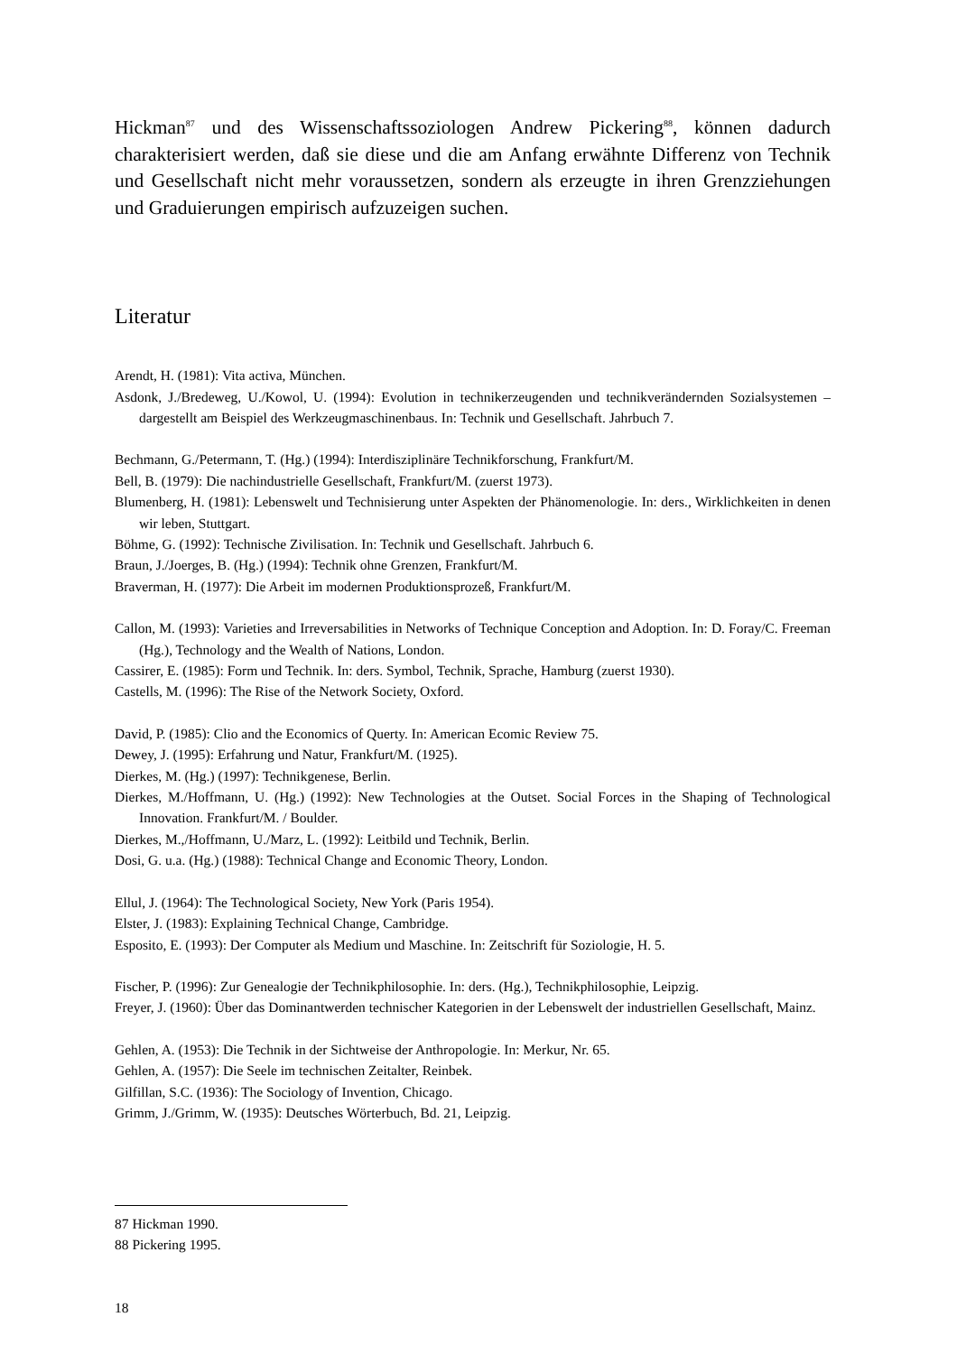Hickman<sup>87</sup> und des Wissenschaftssoziologen Andrew Pickering<sup>88</sup>, können dadurch charakterisiert werden, daß sie diese und die am Anfang erwähnte Differenz von Technik und Gesellschaft nicht mehr voraussetzen, sondern als erzeugte in ihren Grenzziehungen und Graduierungen empirisch aufzuzeigen suchen.
Literatur
Arendt, H. (1981): Vita activa, München.
Asdonk, J./Bredeweg, U./Kowol, U. (1994): Evolution in technikerzeugenden und technikverändernden Sozialsystemen – dargestellt am Beispiel des Werkzeugmaschinenbaus. In: Technik und Gesellschaft. Jahrbuch 7.
Bechmann, G./Petermann, T. (Hg.) (1994): Interdisziplinäre Technikforschung, Frankfurt/M.
Bell, B. (1979): Die nachindustrielle Gesellschaft, Frankfurt/M. (zuerst 1973).
Blumenberg, H. (1981): Lebenswelt und Technisierung unter Aspekten der Phänomenologie. In: ders., Wirklichkeiten in denen wir leben, Stuttgart.
Böhme, G. (1992): Technische Zivilisation. In: Technik und Gesellschaft. Jahrbuch 6.
Braun, J./Joerges, B. (Hg.) (1994): Technik ohne Grenzen, Frankfurt/M.
Braverman, H. (1977): Die Arbeit im modernen Produktionsprozeß, Frankfurt/M.
Callon, M. (1993): Varieties and Irreversabilities in Networks of Technique Conception and Adoption. In: D. Foray/C. Freeman (Hg.), Technology and the Wealth of Nations, London.
Cassirer, E. (1985): Form und Technik. In: ders. Symbol, Technik, Sprache, Hamburg (zuerst 1930).
Castells, M. (1996): The Rise of the Network Society, Oxford.
David, P. (1985): Clio and the Economics of Querty. In: American Ecomic Review 75.
Dewey, J. (1995): Erfahrung und Natur, Frankfurt/M. (1925).
Dierkes, M. (Hg.) (1997): Technikgenese, Berlin.
Dierkes, M./Hoffmann, U. (Hg.) (1992): New Technologies at the Outset. Social Forces in the Shaping of Technological Innovation. Frankfurt/M. / Boulder.
Dierkes, M.,/Hoffmann, U./Marz, L. (1992): Leitbild und Technik, Berlin.
Dosi, G. u.a. (Hg.) (1988): Technical Change and Economic Theory, London.
Ellul, J. (1964): The Technological Society, New York (Paris 1954).
Elster, J. (1983): Explaining Technical Change, Cambridge.
Esposito, E. (1993): Der Computer als Medium und Maschine. In: Zeitschrift für Soziologie, H. 5.
Fischer, P. (1996): Zur Genealogie der Technikphilosophie. In: ders. (Hg.), Technikphilosophie, Leipzig.
Freyer, J. (1960): Über das Dominantwerden technischer Kategorien in der Lebenswelt der industriellen Gesellschaft, Mainz.
Gehlen, A. (1953): Die Technik in der Sichtweise der Anthropologie. In: Merkur, Nr. 65.
Gehlen, A. (1957): Die Seele im technischen Zeitalter, Reinbek.
Gilfillan, S.C. (1936): The Sociology of Invention, Chicago.
Grimm, J./Grimm, W. (1935): Deutsches Wörterbuch, Bd. 21, Leipzig.
87 Hickman 1990.
88 Pickering 1995.
18